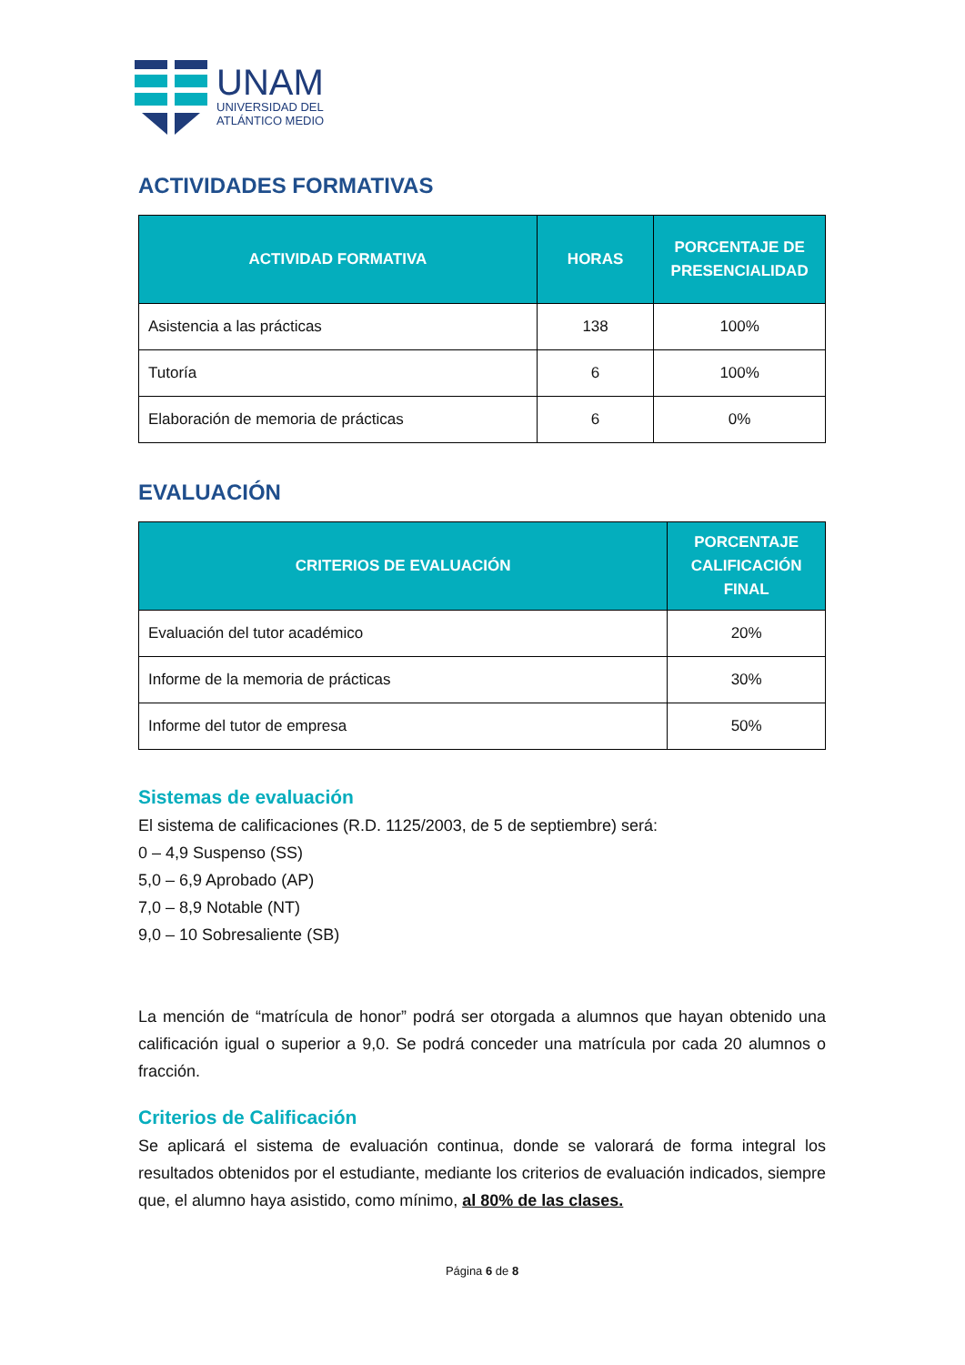UNAM
UNIVERSIDAD DEL
ATLÁNTICO MEDIO
ACTIVIDADES FORMATIVAS
| ACTIVIDAD FORMATIVA | HORAS | PORCENTAJE DE PRESENCIALIDAD |
| --- | --- | --- |
| Asistencia a las prácticas | 138 | 100% |
| Tutoría | 6 | 100% |
| Elaboración de memoria de prácticas | 6 | 0% |
EVALUACIÓN
| CRITERIOS DE EVALUACIÓN | PORCENTAJE CALIFICACIÓN FINAL |
| --- | --- |
| Evaluación del tutor académico | 20% |
| Informe de la memoria de prácticas | 30% |
| Informe del tutor de empresa | 50% |
Sistemas de evaluación
El sistema de calificaciones (R.D. 1125/2003, de 5 de septiembre) será:
0 – 4,9 Suspenso (SS)
5,0 – 6,9 Aprobado (AP)
7,0 – 8,9 Notable (NT)
9,0 – 10 Sobresaliente (SB)
La mención de “matrícula de honor” podrá ser otorgada a alumnos que hayan obtenido una calificación igual o superior a 9,0. Se podrá conceder una matrícula por cada 20 alumnos o fracción.
Criterios de Calificación
Se aplicará el sistema de evaluación continua, donde se valorará de forma integral los resultados obtenidos por el estudiante, mediante los criterios de evaluación indicados, siempre que, el alumno haya asistido, como mínimo, al 80% de las clases.
Página 6 de 8